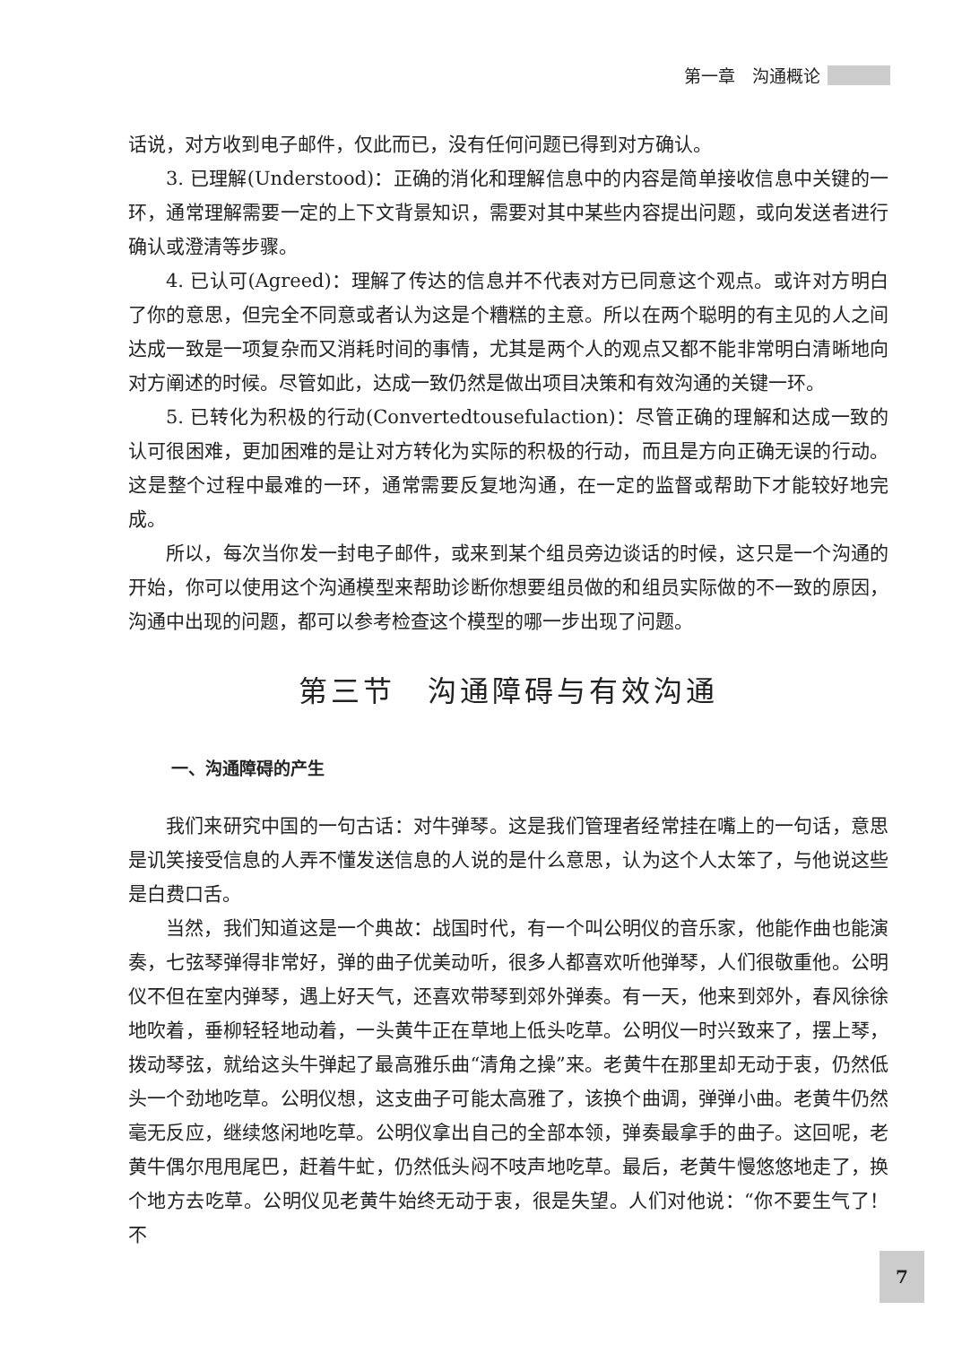第一章　沟通概论
话说，对方收到电子邮件，仅此而已，没有任何问题已得到对方确认。
3. 已理解(Understood)：正确的消化和理解信息中的内容是简单接收信息中关键的一环，通常理解需要一定的上下文背景知识，需要对其中某些内容提出问题，或向发送者进行确认或澄清等步骤。
4. 已认可(Agreed)：理解了传达的信息并不代表对方已同意这个观点。或许对方明白了你的意思，但完全不同意或者认为这是个糟糕的主意。所以在两个聪明的有主见的人之间达成一致是一项复杂而又消耗时间的事情，尤其是两个人的观点又都不能非常明白清晰地向对方阐述的时候。尽管如此，达成一致仍然是做出项目决策和有效沟通的关键一环。
5. 已转化为积极的行动(Convertedtousefulaction)：尽管正确的理解和达成一致的认可很困难，更加困难的是让对方转化为实际的积极的行动，而且是方向正确无误的行动。这是整个过程中最难的一环，通常需要反复地沟通，在一定的监督或帮助下才能较好地完成。
所以，每次当你发一封电子邮件，或来到某个组员旁边谈话的时候，这只是一个沟通的开始，你可以使用这个沟通模型来帮助诊断你想要组员做的和组员实际做的不一致的原因，沟通中出现的问题，都可以参考检查这个模型的哪一步出现了问题。
第三节　沟通障碍与有效沟通
一、沟通障碍的产生
我们来研究中国的一句古话：对牛弹琴。这是我们管理者经常挂在嘴上的一句话，意思是讥笑接受信息的人弄不懂发送信息的人说的是什么意思，认为这个人太笨了，与他说这些是白费口舌。
当然，我们知道这是一个典故：战国时代，有一个叫公明仪的音乐家，他能作曲也能演奏，七弦琴弹得非常好，弹的曲子优美动听，很多人都喜欢听他弹琴，人们很敬重他。公明仪不但在室内弹琴，遇上好天气，还喜欢带琴到郊外弹奏。有一天，他来到郊外，春风徐徐地吹着，垂柳轻轻地动着，一头黄牛正在草地上低头吃草。公明仪一时兴致来了，摆上琴，拨动琴弦，就给这头牛弹起了最高雅乐曲“清角之操”来。老黄牛在那里却无动于衷，仍然低头一个劲地吃草。公明仪想，这支曲子可能太高雅了，该换个曲调，弹弹小曲。老黄牛仍然毫无反应，继续悠闲地吃草。公明仪拿出自己的全部本领，弹奏最拿手的曲子。这回呢，老黄牛偶尔甩甩尾巴，赶着牛虻，仍然低头闷不吱声地吃草。最后，老黄牛慢悠悠地走了，换个地方去吃草。公明仪见老黄牛始终无动于衷，很是失望。人们对他说：“你不要生气了！不
7